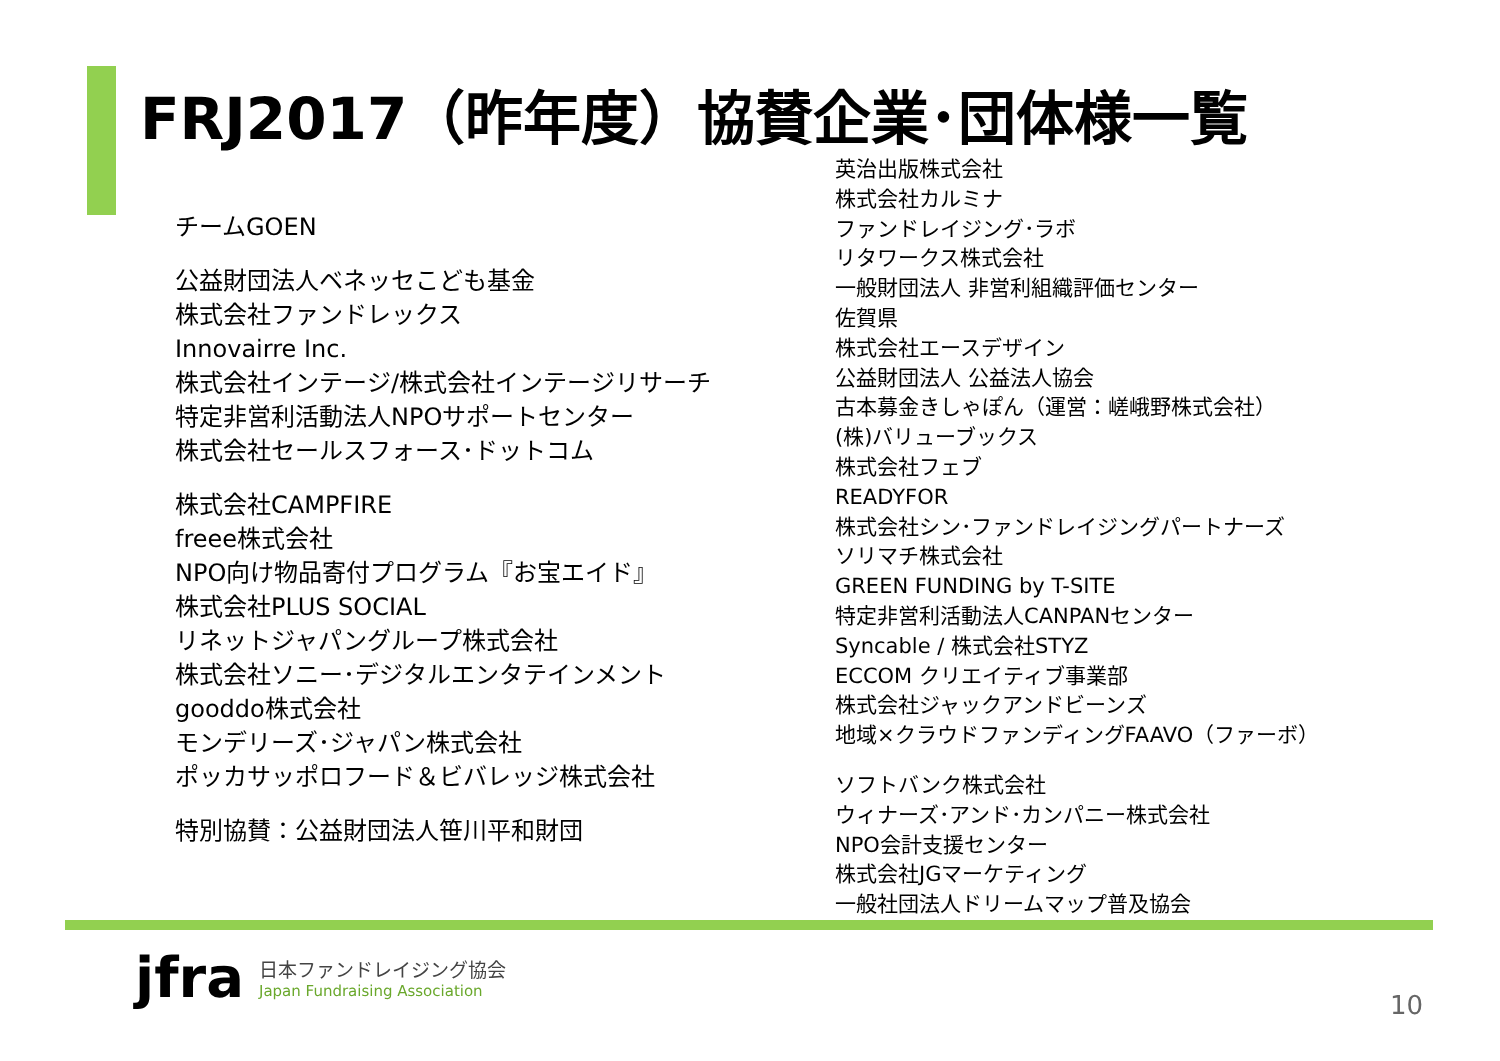FRJ2017（昨年度）協賛企業･団体様一覧
チームGOEN
公益財団法人ベネッセこども基金
株式会社ファンドレックス
Innovairre Inc.
株式会社インテージ/株式会社インテージリサーチ
特定非営利活動法人NPOサポートセンター
株式会社セールスフォース･ドットコム
株式会社CAMPFIRE
freee株式会社
NPO向け物品寄付プログラム『お宝エイド』
株式会社PLUS SOCIAL
リネットジャパングループ株式会社
株式会社ソニー･デジタルエンタテインメント
gooddo株式会社
モンデリーズ･ジャパン株式会社
ポッカサッポロフード＆ビバレッジ株式会社
特別協賛：公益財団法人笹川平和財団
英治出版株式会社
株式会社カルミナ
ファンドレイジング･ラボ
リタワークス株式会社
一般財団法人 非営利組織評価センター
佐賀県
株式会社エースデザイン
公益財団法人 公益法人協会
古本募金きしゃぽん（運営：嵯峨野株式会社）
(株)バリューブックス
株式会社フェブ
READYFOR
株式会社シン･ファンドレイジングパートナーズ
ソリマチ株式会社
GREEN FUNDING by T-SITE
特定非営利活動法人CANPANセンター
Syncable / 株式会社STYZ
ECCOM クリエイティブ事業部
株式会社ジャックアンドビーンズ
地域×クラウドファンディングFAAVO（ファーボ）
ソフトバンク株式会社
ウィナーズ･アンド･カンパニー株式会社
NPO会計支援センター
株式会社JGマーケティング
一般社団法人ドリームマップ普及協会
jfra
日本ファンドレイジング協会
Japan Fundraising Association
10